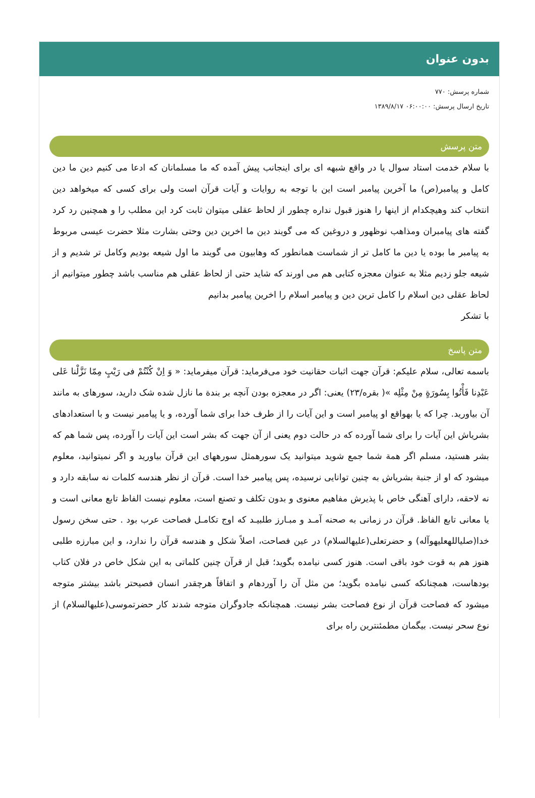بدون عنوان
شماره پرسش: ۷۷۰
تاریخ ارسال پرسش: ۰۶:۰۰:۰۰ ۱۳۸۹/۸/۱۷
متن پرسش
با سلام خدمت استاد سوال یا در واقع شبهه ای برای اینجانب پیش آمده که ما مسلمانان که ادعا می کنیم دین ما دین کامل و پیامبر(ص) ما آخرین پیامبر است این با توجه به روایات و آیات قرآن است ولی برای کسی که میخواهد دین انتخاب کند وهیچکدام از اینها را هنوز قبول نداره چطور از لحاظ عقلی میتوان ثابت کرد این مطلب را و همچنین رد کرد گفته های پیامبران ومذاهب نوظهور و دروغین که می گویند دین ما اخرین دین وحتی بشارت مثلا حضرت عیسی مربوط به پیامبر ما بوده یا دین ما کامل تر از شماست همانطور که وهابیون می گویند ما اول شیعه بودیم وکامل تر شدیم و از شیعه جلو زدیم مثلا به عنوان معجزه کتابی هم می اورند که شاید حتی از لحاظ عقلی هم مناسب باشد چطور میتوانیم از لحاظ عقلی دین اسلام را کامل ترین دین و پیامبر اسلام را اخرین پیامبر بدانیم
با تشکر
متن پاسخ
باسمه تعالی، سلام علیکم: قرآن جهت اثبات حقانیت خود می‌فرماید: قرآن میفرماید: « وَ اِنْ کُنْتُمْ فی رَیْبٍ مِمّا نَزَّلْنا عَلی عَبْدِنا فَأْتُوا بِسُورَةٍ مِنْ مِثْلِه »( بقره/۲۳) یعنی: اگر در معجزه بودن آنچه بر بندة ما نازل شده شک دارید، سورهای به مانند آن بیاورید. چرا که یا بهواقع او پیامبر است و این آیات را از طرف خدا برای شما آورده، و یا پیامبر نیست و با استعدادهای بشریاش این آیات را برای شما آورده که در حالت دوم یعنی از آن جهت که بشر است این آیات را آورده، پس شما هم که بشر هستید، مسلم اگر همة شما جمع شوید میتوانید یک سورهمثل سورههای این قرآن بیاورید و اگر نمیتوانید، معلوم میشود که او از جنبة بشریاش به چنین توانایی نرسیده، پس پیامبر خدا است. قرآن از نظر هندسه کلمات نه سابقه دارد و نه لاحقه، دارای آهنگی خاص با پذیرش مفاهیم معنوی و بدون تکلف و تصنع است، معلوم نیست الفاظ تابع معانی است و یا معانی تابع الفاظ. قرآن در زمانی به صحنه آمـد و مبـارز طلبیـد که اوج تکامـل فصاحت عرب بود . حتی سخن رسول خدا(صلیاللهعلیهوآله) و حضرتعلی(علیهالسلام) در عین فصاحت، اصلاً شکل و هندسه قرآن را ندارد، و این مبارزه طلبی هنوز هم به قوت خود باقی است. هنوز کسی نیامده بگوید؛ قبل از قرآن چنین کلماتی به این شکل خاص در فلان کتاب بودهاست، همچنانکه کسی نیامده بگوید؛ من مثل آن را آوردهام و اتفاقاً هرچقدر انسان فصیحتر باشد بیشتر متوجه میشود که فصاحت قرآن از نوع فصاحت بشر نیست. همچنانکه جادوگران متوجه شدند کار حضرتموسی(علیهالسلام) از نوع سحر نیست. بیگمان مطمئنترین راه برای